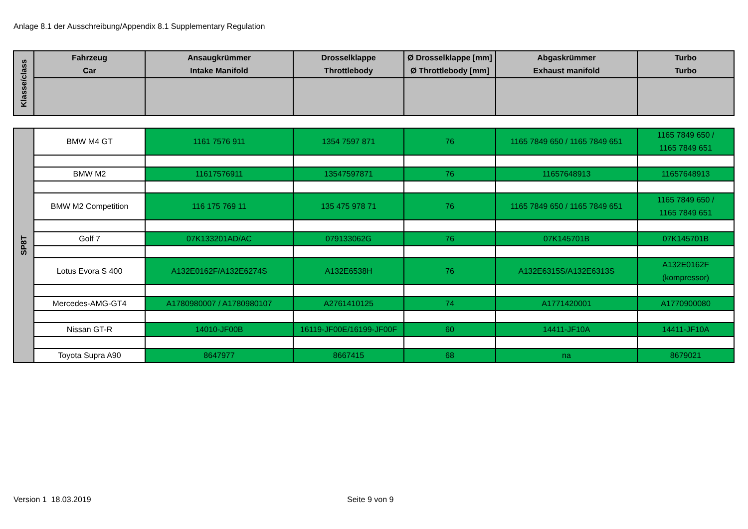Anlage 8.1 der Ausschreibung/Appendix 8.1 Supplementary Regulation
| Klasse/class | Fahrzeug Car | Ansaugkrümmer Intake Manifold | Drosselklappe Throttlebody | Ø Drosselklappe [mm] Ø Throttlebody [mm] | Abgaskrümmer Exhaust manifold | Turbo Turbo |
| --- | --- | --- | --- | --- | --- | --- |
| SP8T | BMW M4 GT | 1161 7576 911 | 1354 7597 871 | 76 | 1165 7849 650 / 1165 7849 651 | 1165 7849 650 / 1165 7849 651 |
| | BMW M2 | 11617576911 | 13547597871 | 76 | 11657648913 | 11657648913 |
| | BMW M2 Competition | 116 175 769 11 | 135 475 978 71 | 76 | 1165 7849 650 / 1165 7849 651 | 1165 7849 650 / 1165 7849 651 |
| | Golf 7 | 07K133201AD/AC | 079133062G | 76 | 07K145701B | 07K145701B |
| | Lotus Evora S 400 | A132E0162F/A132E6274S | A132E6538H | 76 | A132E6315S/A132E6313S | A132E0162F (kompressor) |
| | Mercedes-AMG-GT4 | A1780980007 / A1780980107 | A2761410125 | 74 | A1771420001 | A1770900080 |
| | Nissan GT-R | 14010-JF00B | 16119-JF00E/16199-JF00F | 60 | 14411-JF10A | 14411-JF10A |
| | Toyota Supra A90 | 8647977 | 8667415 | 68 | na | 8679021 |
Version 1 18.03.2019 Seite 9 von 9